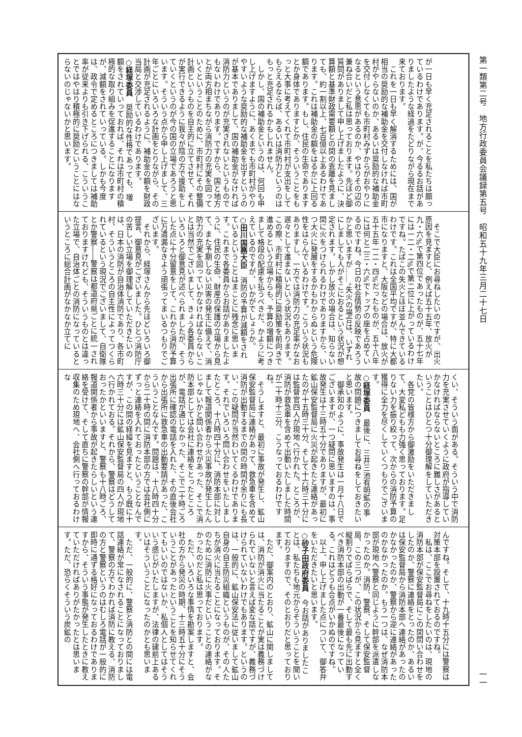第一類第二号　地方行政委員会議録第五号　昭和五十九年三月二十七日 一一
が一日も早く充足されることを私たちは願っているわけであります。が、今るるお話がありましたような経過をたどりながら現在まで来ております。
　これを一日も早く解消するためには、国が相当の奨励的な補助金を交付しなければ市町村がやらないのか、あるいは奨励的な補助金を交付しなくても市町村みずからがおやりになるという意思があるのか、やはりその辺の兼ね合いだと私は思っております。先ほど御質問がありまして申し上げましたように、決算額と基準財政需要額との間の乖離を見ましても、約一割以上、七百億以上あるわけであります。これは補助金の額をはるかに上回る額であります。もし、住民の生命でありますとか身体でありますとか、そういうことをもっと大事に考えてくれて市町村が支出をしてもらえるならば、あるいは消防力というのはもっと充足されるかもしれません。
　しかし、国の補助金というのは、何回も申し上げますように、あくまでも市町村がやりやすいような奨励的な補助金を出すというのが基本でありまして、国の補助金がなければ消防力というのが充実されないというものでもないわけであります。ですから、国と地方とが両方相まちながら消防力の充実を図っていくということのために、市町村にその整備計画というものを自主的に立てさせて、それが実行できるように我々が陰の方で援助をしていくというのが今の国の立場であろうと思います。そういう点から申し上げまして、三年ごとにいろいろな計画をとりながら、その計画が充足されるように、補助金の額を財政当局と交渉しているわけであります。
○経塚委員　奨励的な性格であっても、増額をされていっておれば、それは市町村の積極的な取り組みを促進することになりますが、減額をされていっている。しかも今度は、政令で定めるところにつきましては補助率が従来よりも引き下げられる、こういうことではやはり積極的に奨励ということにはならないのじゃないかと思います。
　そこで大臣にお尋ねしたいのですが、出火原因を見ますと、例えば五十五年、放火が九・六%で第四位であったものが、五十七年には一二・二%で第二位に上がっているわけですね。たばこの失火とほぼ並んできているわけです。これは全国平均ですが、特に大都市になりますと、大阪などの場合は、放火が五十五年一二・四%だったものが、五十八年には何と二三・六%でトップの座を占めているのですね。今日の社会情勢の反映であろうかと思いますが……。失火の場合は、いずれにしましても人がそこにおるという状況が想定されます。しかし放火の場合は、知らない間に火をつけられるわけでありますから、いつ大火に発展をするかもわからぬという危険性をはらんでいるわけです。こういう状況もありますし、一方では消防力の充足率がなお遅々として進まないという状況もあります。この際、市町村に積極的に奨励策を前向きで進めるという立場からも、予算の増額につきまして格段の配慮を払うべきだ、かように考えているのですが、いかがでしょうか。
○田川国務大臣　消防の予算が減額をされているということはまことに残念に思います。これまで各委員からお話がありましたように、住民の生命、財産の保護の立場から見て、また予期しない災害の発生に備えて、消防力の充実を図っていかなければならないことは当然でございまして、きょう各委員からいろいろと御意見が述べられましたが、そうした点に十分留意をして、これから消防予算に万遺漏なきよう頑張ってまいるつもりでございます。
　それから、経塚さんから先ほどいろいろ御提言、御意見がございました。ひとつ消防庁の苦しい立場を御理解していただきたいのは、日本の消防が自治体消防であり、各市町村、そういうところの自主性によってつくられているという現況でございまして、自衛隊とか警察――警察は都道府県ごとに統一されておりますけれども、そういうものとは違った立場で、自治体ごとの消防になっているというところに総合計画がなかなか立てに
くい、そういう面がある。そういう中で消防力を充実させていくように政府が指導していかなければならないところに難しさがあるということはひとつ十分御理解をしていただきたい。
　各党の皆様方から御激励をいただきまして、大変私どもも力強く思っております。足りない力を振り絞って、次からの消防予算の獲得に全力を尽くしていくつもりでございます。
○経塚委員　最後に、三井三池有明鉱の事故の問題につきましてお尋ねをしておきたいと思います。
　御承知のように、事故発生は一月十八日でございますが、一つ疑問に思いますのは、事故発生は十三時五十分でありますが、最初に鉱山保安監督局に火災が起きたと連絡があったのが十五時三十分、そして十六時三十分には監督官四人が現地へ行かれた。ところが、消防が救急車を含めて出動いたしました時間が二十時十三分、こうなっておるわけですね。
　そうしますと、最初に事故が発生し、鉱山保安監督局に連絡があって、救急車を含めて消防が出動するまでの間の時間が余りにも長い、この疑問が当然わいてくるわけであります。それでいろいろ問い合わせをいたしましたところ、十八時四十分に、消防本部に対しまして報道関係者から火災事故が発生したんじゃないかと問い合わせがあった、そこで消防本部としては会社に連絡をとったところが、電話が通じなかった、そこで二十時ごろ出張所に確認の電話を入れた、その直後会社から出張所に救急車の出動要請があった、こういうことなんです。問題は、十八時四十分から二十時の間に消防本部の方では会社側にずっと連絡を入れておったということなんですが、この間の経緯を見ますと、もう既に十六時三十分には鉱山保安監督局の四人が現地へ行かれておる。それから、警察はどうしておったかといいますと、警察も十八時ごろ、報道関係者から事故が起きたらしいという連絡を受けて、そして直ちに警察の幹部が情報収集のため現地へ、会社側へ行っておるわけな
んですね。そして、十九時十五分には警察は対策本部を設置されておるのですね。
　私は、ここでお尋ねをしたいのは、現地の消防本部が保安監督局にこの間問い合わせをしたのか、警察に連絡をとったのか、あるいは保安監督局から消防本部へ連絡があったのかなかったのか、警察から逆に連絡があったのかなかったのか。もう一つは、なぜ消防本部が現地へ警察と同じように幹部を派遣しなかったのか。消防、警察、そして保安監督局、この三つが、この状況から見ますと全く縦割りでばらばらで、そして最も先に出動すべき消防本部の出動が一番最後になっている。これはどうも合点がいかぬのですね。
　以上、申し上げました点について、御答弁をいただきたいと思います。
○砂子田政府委員　今お話がありましたことは、私たちも地元からそういうことを聞いておりますので、そのとおりだと思っております。
　ただ、御案内のとおり、鉱山に関しましては、消防が消火に当たることが実は義務づけられていないと言えば変な話ですが、義務づけられていないわけでもあります。というのは、一般的に、鉱山保安法に従いまして鉱山自身の自主防災組織というものが、その人たちが消火に当たることになっております。そのために消防に火事だということの連絡がなかったのだと私は思っております。
　ただ、いろいろな事情を勘案しますと、会社の方から発災の時期、十三時五十分にそういうことがあったということを知らせてくれてもいいのではないか、私個人としてはそういう感じがいたしますが、法律の建前上あるいはそういうことになったのかとも思います。
　ただ、一般的に、警察と消防との間には電話連絡が常になされることになっておりまして、警察の方でわかれば消防に教える、消防の方と警察というのはむしろ電話が一般的に即時に通ずる格好になっておるわけでありますから、そういう事態が発生したときに教えていただければありがたかったとは思います。ただ、恐らくそういう炭鉱の